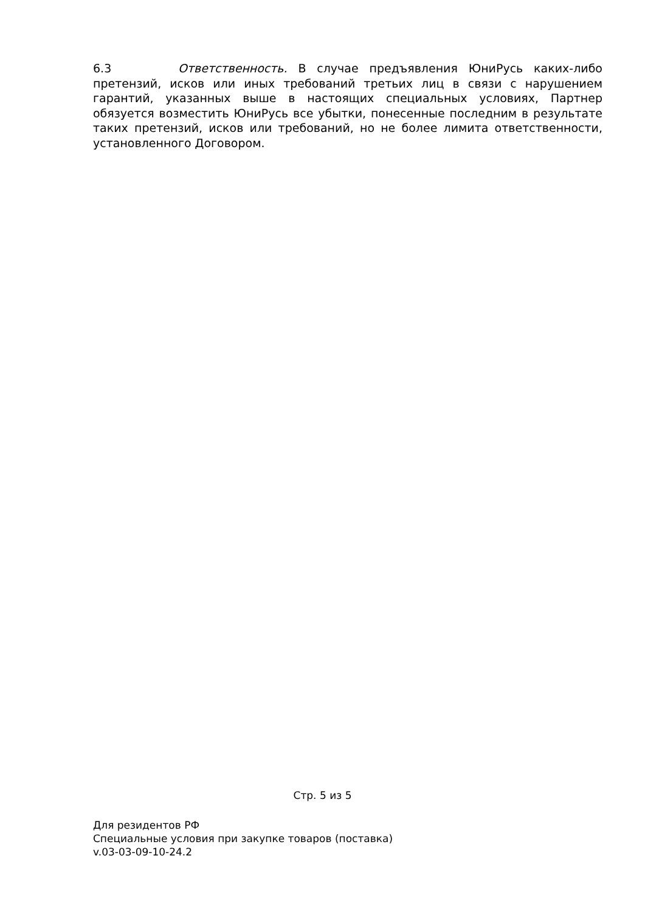6.3 Ответственность. В случае предъявления ЮниРусь каких-либо претензий, исков или иных требований третьих лиц в связи с нарушением гарантий, указанных выше в настоящих специальных условиях, Партнер обязуется возместить ЮниРусь все убытки, понесенные последним в результате таких претензий, исков или требований, но не более лимита ответственности, установленного Договором.
Стр. 5 из 5
Для резидентов РФ
Специальные условия при закупке товаров (поставка)
v.03-03-09-10-24.2